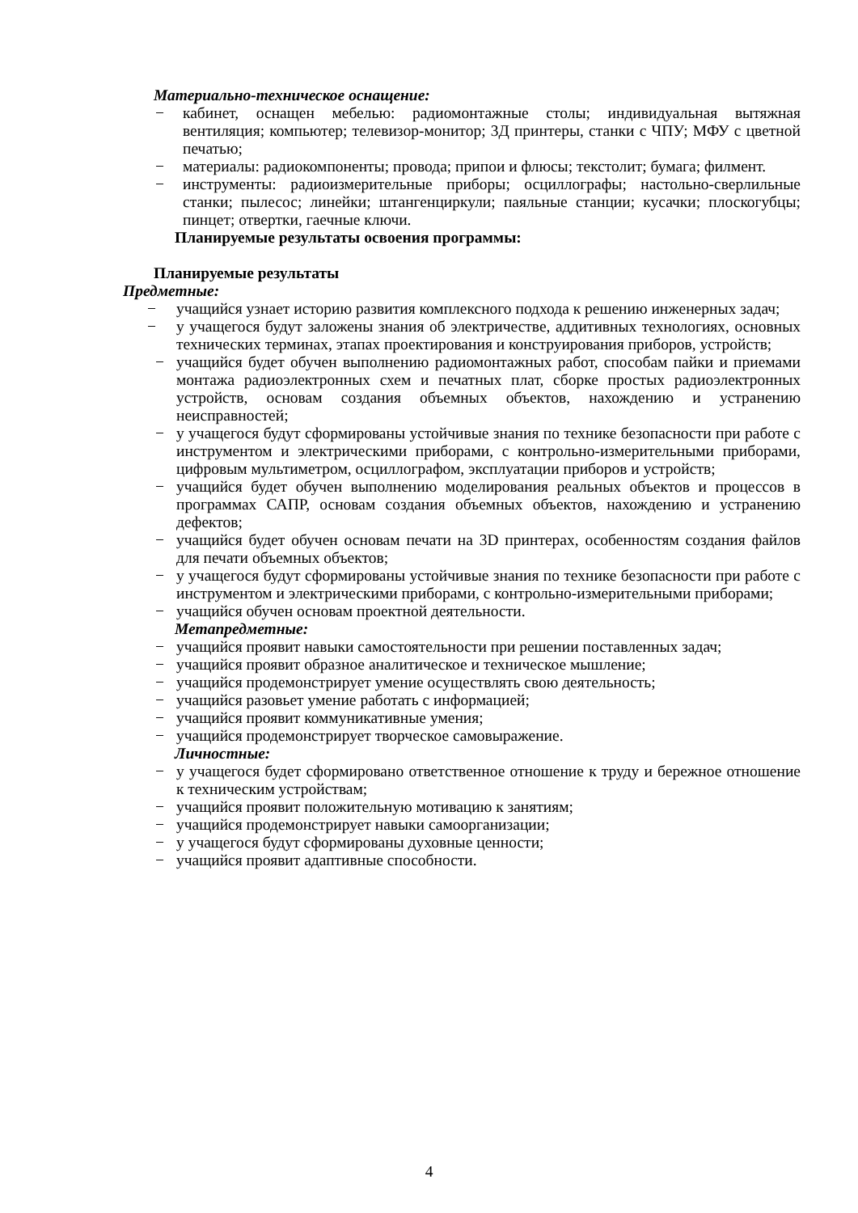Материально-техническое оснащение:
− кабинет, оснащен мебелью: радиомонтажные столы; индивидуальная вытяжная вентиляция; компьютер; телевизор-монитор; 3Д принтеры, станки с ЧПУ; МФУ с цветной печатью;
− материалы: радиокомпоненты; провода; припои и флюсы; текстолит; бумага; филмент.
− инструменты: радиоизмерительные приборы; осциллографы; настольно-сверлильные станки; пылесос; линейки; штангенциркули; паяльные станции; кусачки; плоскогубцы; пинцет; отвертки, гаечные ключи.
Планируемые результаты освоения программы:
Планируемые результаты
Предметные:
− учащийся узнает историю развития комплексного подхода к решению инженерных задач;
− у учащегося будут заложены знания об электричестве, аддитивных технологиях, основных технических терминах, этапах проектирования и конструирования приборов, устройств;
− учащийся будет обучен выполнению радиомонтажных работ, способам пайки и приемами монтажа радиоэлектронных схем и печатных плат, сборке простых радиоэлектронных устройств, основам создания объемных объектов, нахождению и устранению неисправностей;
− у учащегося будут сформированы устойчивые знания по технике безопасности при работе с инструментом и электрическими приборами, с контрольно-измерительными приборами, цифровым мультиметром, осциллографом, эксплуатации приборов и устройств;
− учащийся будет обучен выполнению моделирования реальных объектов и процессов в программах САПР, основам создания объемных объектов, нахождению и устранению дефектов;
− учащийся будет обучен основам печати на 3D принтерах, особенностям создания файлов для печати объемных объектов;
− у учащегося будут сформированы устойчивые знания по технике безопасности при работе с инструментом и электрическими приборами, с контрольно-измерительными приборами;
− учащийся обучен основам проектной деятельности.
Метапредметные:
− учащийся проявит навыки самостоятельности при решении поставленных задач;
− учащийся проявит образное аналитическое и техническое мышление;
− учащийся продемонстрирует умение осуществлять свою деятельность;
− учащийся разовьет умение работать с информацией;
− учащийся проявит коммуникативные умения;
− учащийся продемонстрирует творческое самовыражение.
Личностные:
− у учащегося будет сформировано ответственное отношение к труду и бережное отношение к техническим устройствам;
− учащийся проявит положительную мотивацию к занятиям;
− учащийся продемонстрирует навыки самоорганизации;
− у учащегося будут сформированы духовные ценности;
− учащийся проявит адаптивные способности.
4